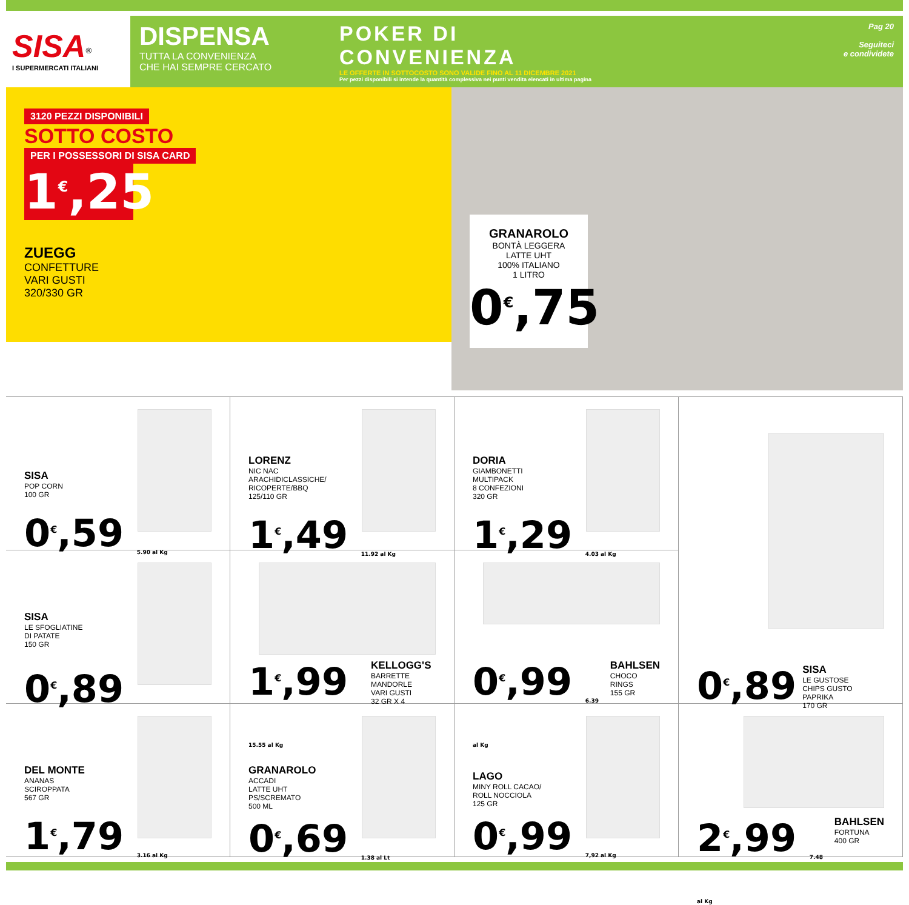SISA<sup>®</sup>
I SUPERMERCATI ITALIANI
DISPENSA
TUTTA LA CONVENIENZA
CHE HAI SEMPRE CERCATO
POKER DI
CONVENIENZA
LE OFFERTE IN SOTTOCOSTO SONO VALIDE FINO AL 11 DICEMBRE 2021
Per pezzi disponibili si intende la quantità complessiva nei punti vendita elencati in ultima pagina
Pag 20
Seguiteci
e condividete
3120 PEZZI DISPONIBILI
SOTTO COSTO
PER I POSSESSORI DI SISA CARD
1<sup>€</sup>,25
ZUEGG
CONFETTURE
VARI GUSTI
320/330 GR
GRANAROLO
BONTÀ LEGGERA
LATTE UHT
100% ITALIANO
1 LITRO
0<sup>€</sup>,75
SISA
POP CORN
100 GR
0<sup>€</sup>,59 <sub>5.90 al Kg</sub>
LORENZ
NIC NAC
ARACHIDICLASSICHE/
RICOPERTE/BBQ
125/110 GR
1<sup>€</sup>,49 <sub>11.92 al Kg</sub>
DORIA
GIAMBONETTI
MULTIPACK
8 CONFEZIONI
320 GR
1<sup>€</sup>,29 <sub>4.03 al Kg</sub>
0<sup>€</sup>,89
SISA
LE GUSTOSE
CHIPS GUSTO PAPRIKA
170 GR
SISA
LE SFOGLIATINE
DI PATATE
150 GR
0<sup>€</sup>,89
1<sup>€</sup>,99 <sub>15.55 al Kg</sub>
KELLOGG'S
BARRETTE MANDORLE
VARI GUSTI
32 GR X 4
0<sup>€</sup>,99 <sub>6.39 al Kg</sub>
BAHLSEN
CHOCO RINGS
155 GR
DEL MONTE
ANANAS
SCIROPPATA
567 GR
1<sup>€</sup>,79 <sub>3.16 al Kg</sub>
GRANAROLO
ACCADI
LATTE UHT
PS/SCREMATO
500 ML
0<sup>€</sup>,69 <sub>1.38 al Lt</sub>
LAGO
MINY ROLL CACAO/
ROLL NOCCIOLA
125 GR
0<sup>€</sup>,99 <sub>7,92 al Kg</sub>
2<sup>€</sup>,99 <sub>7.48 al Kg</sub>
BAHLSEN
FORTUNA
400 GR